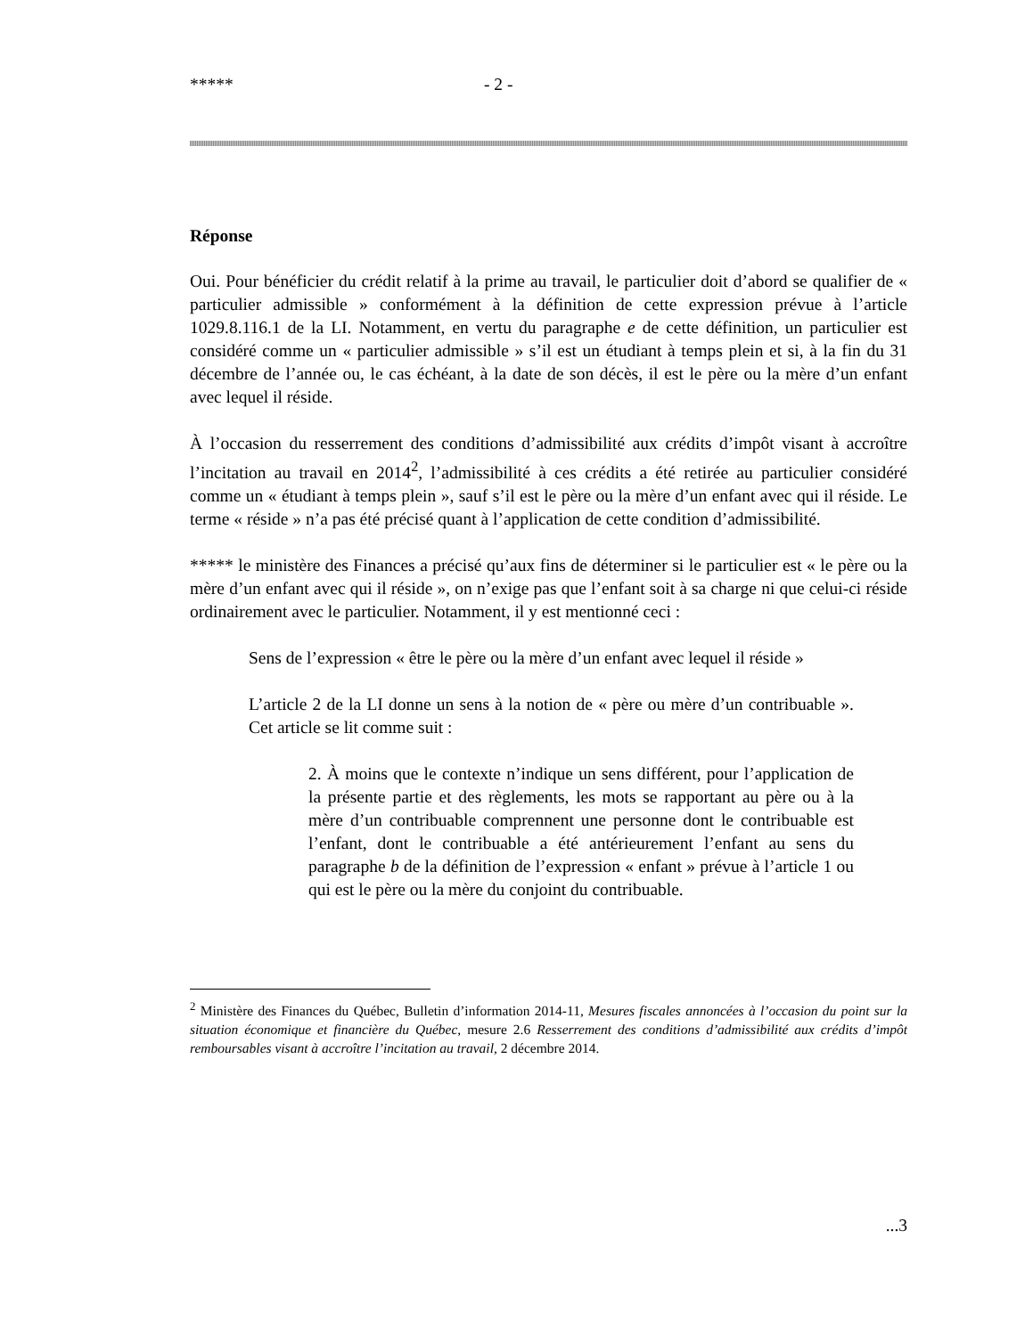***** - 2 -
Réponse
Oui. Pour bénéficier du crédit relatif à la prime au travail, le particulier doit d’abord se qualifier de « particulier admissible » conformément à la définition de cette expression prévue à l’article 1029.8.116.1 de la LI. Notamment, en vertu du paragraphe e de cette définition, un particulier est considéré comme un « particulier admissible » s’il est un étudiant à temps plein et si, à la fin du 31 décembre de l’année ou, le cas échéant, à la date de son décès, il est le père ou la mère d’un enfant avec lequel il réside.
À l’occasion du resserrement des conditions d’admissibilité aux crédits d’impôt visant à accroître l’incitation au travail en 2014<sup>2</sup>, l’admissibilité à ces crédits a été retirée au particulier considéré comme un « étudiant à temps plein », sauf s’il est le père ou la mère d’un enfant avec qui il réside. Le terme « réside » n’a pas été précisé quant à l’application de cette condition d’admissibilité.
***** le ministère des Finances a précisé qu’aux fins de déterminer si le particulier est « le père ou la mère d’un enfant avec qui il réside », on n’exige pas que l’enfant soit à sa charge ni que celui-ci réside ordinairement avec le particulier. Notamment, il y est mentionné ceci :
Sens de l’expression « être le père ou la mère d’un enfant avec lequel il réside »
L’article 2 de la LI donne un sens à la notion de « père ou mère d’un contribuable ». Cet article se lit comme suit :
2. À moins que le contexte n’indique un sens différent, pour l’application de la présente partie et des règlements, les mots se rapportant au père ou à la mère d’un contribuable comprennent une personne dont le contribuable est l’enfant, dont le contribuable a été antérieurement l’enfant au sens du paragraphe b de la définition de l’expression « enfant » prévue à l’article 1 ou qui est le père ou la mère du conjoint du contribuable.
<sup>2</sup> Ministère des Finances du Québec, Bulletin d’information 2014-11, Mesures fiscales annoncées à l’occasion du point sur la situation économique et financière du Québec, mesure 2.6 Resserrement des conditions d’admissibilité aux crédits d’impôt remboursables visant à accroître l’incitation au travail, 2 décembre 2014.
...3